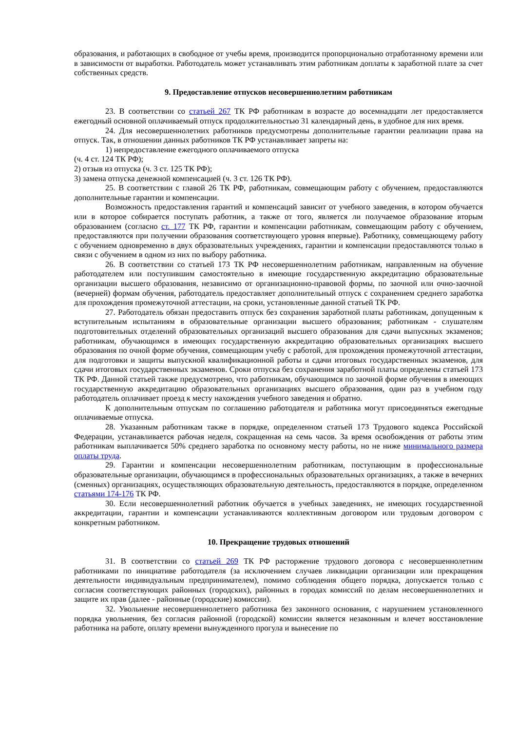образования, и работающих в свободное от учебы время, производится пропорционально отработанному времени или в зависимости от выработки. Работодатель может устанавливать этим работникам доплаты к заработной плате за счет собственных средств.
9. Предоставление отпусков несовершеннолетним работникам
23. В соответствии со статьей 267 ТК РФ работникам в возрасте до восемнадцати лет предоставляется ежегодный основной оплачиваемый отпуск продолжительностью 31 календарный день, в удобное для них время.
24. Для несовершеннолетних работников предусмотрены дополнительные гарантии реализации права на отпуск. Так, в отношении данных работников ТК РФ устанавливает запреты на:
1) непредоставление ежегодного оплачиваемого отпуска
(ч. 4 ст. 124 ТК РФ);
2) отзыв из отпуска (ч. 3 ст. 125 ТК РФ);
3) замена отпуска денежной компенсацией (ч. 3 ст. 126 ТК РФ).
25. В соответствии с главой 26 ТК РФ, работникам, совмещающим работу с обучением, предоставляются дополнительные гарантии и компенсации.
Возможность предоставления гарантий и компенсаций зависит от учебного заведения, в котором обучается или в которое собирается поступать работник, а также от того, является ли получаемое образование вторым образованием (согласно ст. 177 ТК РФ, гарантии и компенсации работникам, совмещающим работу с обучением, предоставляются при получении образования соответствующего уровня впервые). Работнику, совмещающему работу с обучением одновременно в двух образовательных учреждениях, гарантии и компенсации предоставляются только в связи с обучением в одном из них по выбору работника.
26. В соответствии со статьей 173 ТК РФ несовершеннолетним работникам, направленным на обучение работодателем или поступившим самостоятельно в имеющие государственную аккредитацию образовательные организации высшего образования, независимо от организационно-правовой формы, по заочной или очно-заочной (вечерней) формам обучения, работодатель предоставляет дополнительный отпуск с сохранением среднего заработка для прохождения промежуточной аттестации, на сроки, установленные данной статьей ТК РФ.
27. Работодатель обязан предоставить отпуск без сохранения заработной платы работникам, допущенным к вступительным испытаниям в образовательные организации высшего образования; работникам - слушателям подготовительных отделений образовательных организаций высшего образования для сдачи выпускных экзаменов; работникам, обучающимся в имеющих государственную аккредитацию образовательных организациях высшего образования по очной форме обучения, совмещающим учебу с работой, для прохождения промежуточной аттестации, для подготовки и защиты выпускной квалификационной работы и сдачи итоговых государственных экзаменов, для сдачи итоговых государственных экзаменов. Сроки отпуска без сохранения заработной платы определены статьей 173 ТК РФ. Данной статьей также предусмотрено, что работникам, обучающимся по заочной форме обучения в имеющих государственную аккредитацию образовательных организациях высшего образования, один раз в учебном году работодатель оплачивает проезд к месту нахождения учебного заведения и обратно.
К дополнительным отпускам по соглашению работодателя и работника могут присоединяться ежегодные оплачиваемые отпуска.
28. Указанным работникам также в порядке, определенном статьей 173 Трудового кодекса Российской Федерации, устанавливается рабочая неделя, сокращенная на семь часов. За время освобождения от работы этим работникам выплачивается 50% среднего заработка по основному месту работы, но не ниже минимального размера оплаты труда.
29. Гарантии и компенсации несовершеннолетним работникам, поступающим в профессиональные образовательные организации, обучающимся в профессиональных образовательных организациях, а также в вечерних (сменных) организациях, осуществляющих образовательную деятельность, предоставляются в порядке, определенном статьями 174-176 ТК РФ.
30. Если несовершеннолетний работник обучается в учебных заведениях, не имеющих государственной аккредитации, гарантии и компенсации устанавливаются коллективным договором или трудовым договором с конкретным работником.
10. Прекращение трудовых отношений
31. В соответствии со статьей 269 ТК РФ расторжение трудового договора с несовершеннолетним работниками по инициативе работодателя (за исключением случаев ликвидации организации или прекращения деятельности индивидуальным предпринимателем), помимо соблюдения общего порядка, допускается только с согласия соответствующих районных (городских), районных в городах комиссий по делам несовершеннолетних и защите их прав (далее - районные (городские) комиссии).
32. Увольнение несовершеннолетнего работника без законного основания, с нарушением установленного порядка увольнения, без согласия районной (городской) комиссии является незаконным и влечет восстановление работника на работе, оплату времени вынужденного прогула и вынесение по